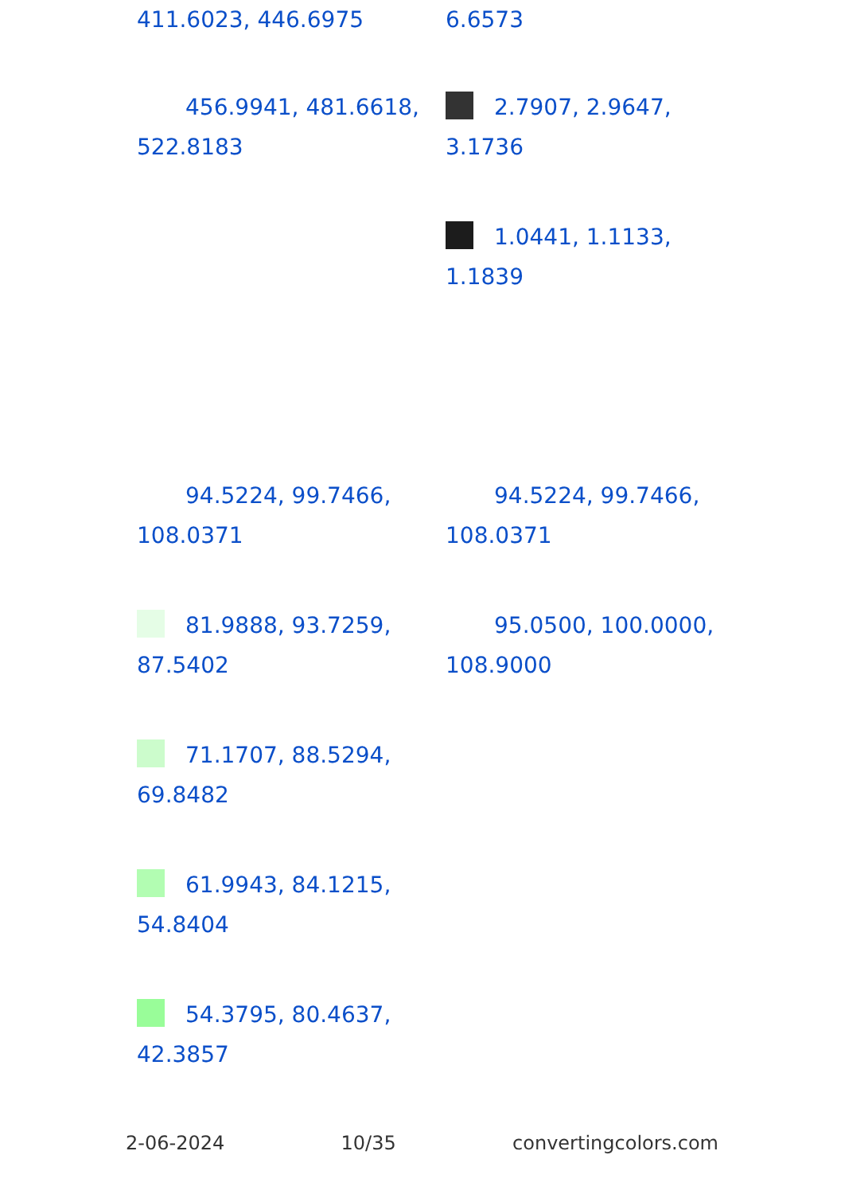411.6023, 446.6975
6.6573
456.9941, 481.6618, 522.8183
2.7907, 2.9647, 3.1736
1.0441, 1.1133, 1.1839
94.5224, 99.7466, 108.0371
94.5224, 99.7466, 108.0371
81.9888, 93.7259, 87.5402
95.0500, 100.0000, 108.9000
71.1707, 88.5294, 69.8482
61.9943, 84.1215, 54.8404
54.3795, 80.4637, 42.3857
2-06-2024 10/35 convertingcolors.com